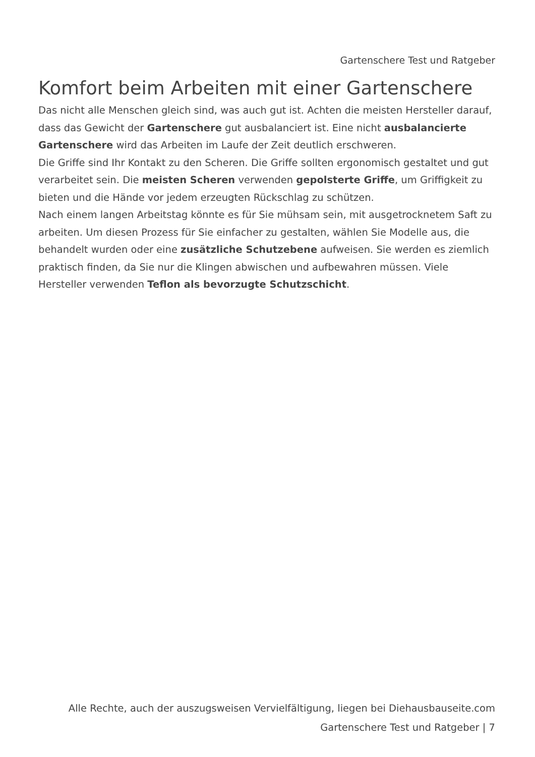Gartenschere Test und Ratgeber
Komfort beim Arbeiten mit einer Gartenschere
Das nicht alle Menschen gleich sind, was auch gut ist. Achten die meisten Hersteller darauf, dass das Gewicht der Gartenschere gut ausbalanciert ist. Eine nicht ausbalancierte Gartenschere wird das Arbeiten im Laufe der Zeit deutlich erschweren.
Die Griffe sind Ihr Kontakt zu den Scheren. Die Griffe sollten ergonomisch gestaltet und gut verarbeitet sein. Die meisten Scheren verwenden gepolsterte Griffe, um Griffigkeit zu bieten und die Hände vor jedem erzeugten Rückschlag zu schützen.
Nach einem langen Arbeitstag könnte es für Sie mühsam sein, mit ausgetrocknetem Saft zu arbeiten. Um diesen Prozess für Sie einfacher zu gestalten, wählen Sie Modelle aus, die behandelt wurden oder eine zusätzliche Schutzebene aufweisen. Sie werden es ziemlich praktisch finden, da Sie nur die Klingen abwischen und aufbewahren müssen. Viele Hersteller verwenden Teflon als bevorzugte Schutzschicht.
Alle Rechte, auch der auszugsweisen Vervielfältigung, liegen bei Diehausbauseite.com
Gartenschere Test und Ratgeber | 7